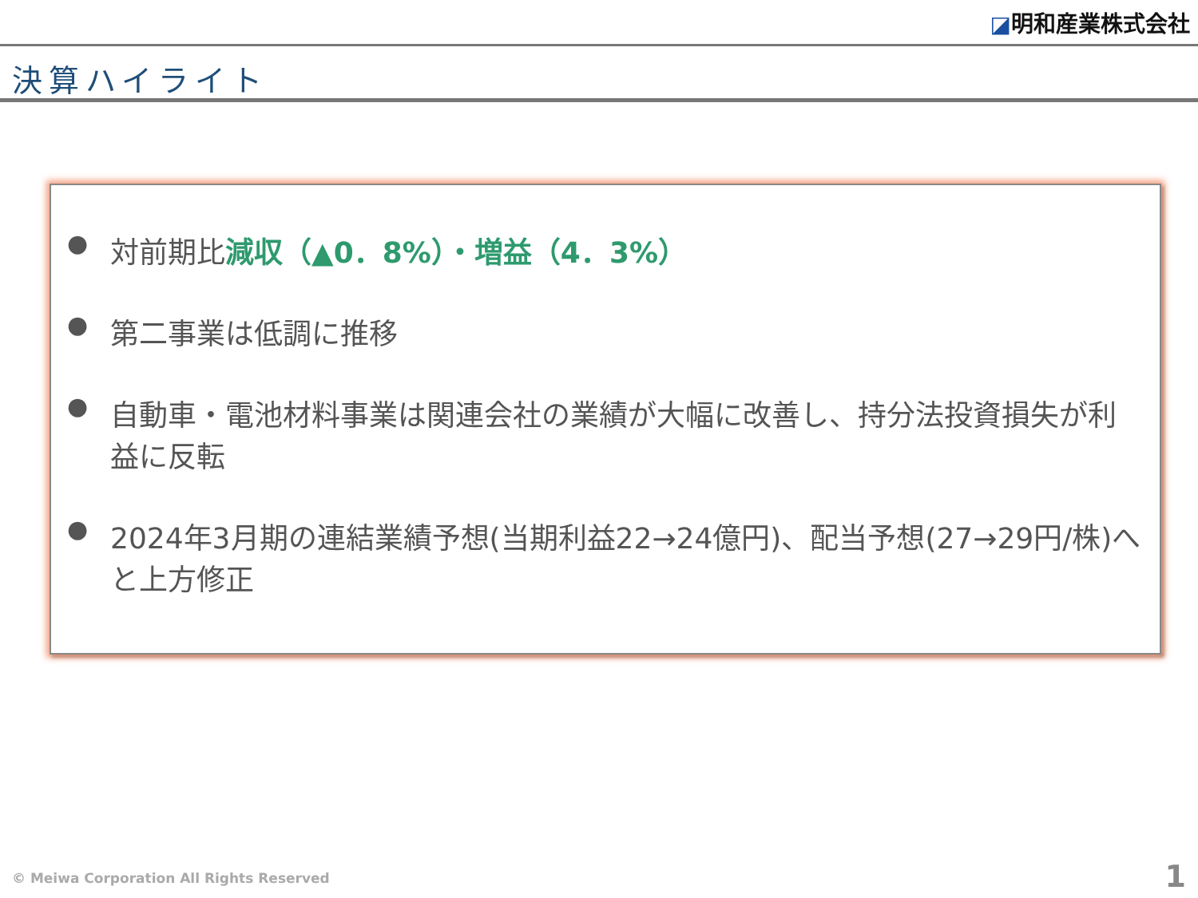◪明和産業株式会社
決算ハイライト
●
対前期比減収（▲0．8%）・増益（4．3%）
●
第二事業は低調に推移
●
自動車・電池材料事業は関連会社の業績が大幅に改善し、持分法投資損失が利益に反転
●
2024年3月期の連結業績予想(当期利益22→24億円)、配当予想(27→29円/株)へと上方修正
© Meiwa Corporation All Rights Reserved
1